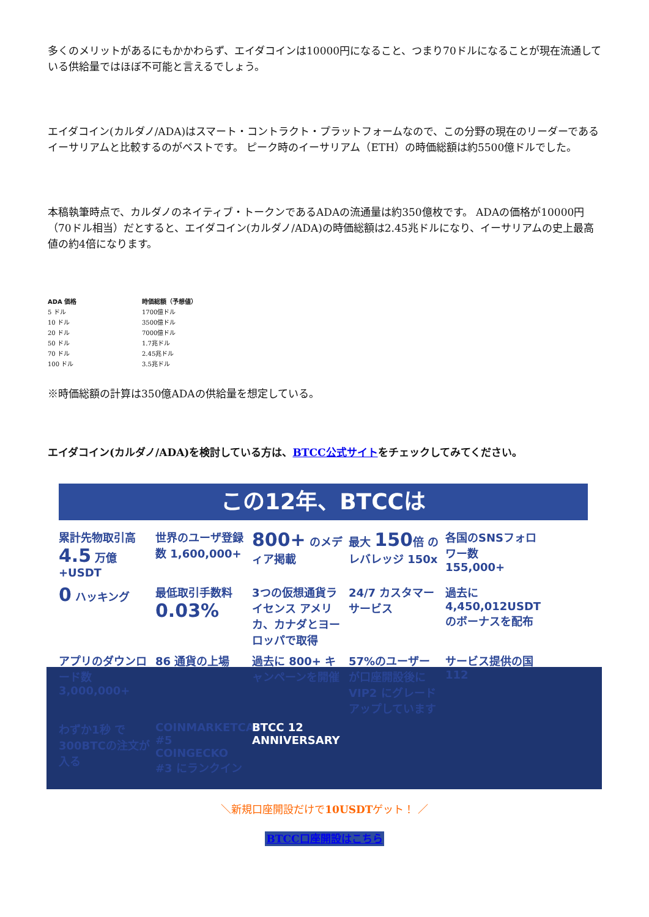多くのメリットがあるにもかかわらず、エイダコインは10000円になること、つまり70ドルになることが現在流通している供給量ではほぼ不可能と言えるでしょう。
エイダコイン(カルダノ/ADA)はスマート・コントラクト・プラットフォームなので、この分野の現在のリーダーであるイーサリアムと比較するのがベストです。 ピーク時のイーサリアム（ETH）の時価総額は約5500億ドルでした。
本稿執筆時点で、カルダノのネイティブ・トークンであるADAの流通量は約350億枚です。 ADAの価格が10000円（70ドル相当）だとすると、エイダコイン(カルダノ/ADA)の時価総額は2.45兆ドルになり、イーサリアムの史上最高値の約4倍になります。
| ADA 価格 | 時価総額（予想値） |
| --- | --- |
| 5 ドル | 1700億ドル |
| 10 ドル | 3500億ドル |
| 20 ドル | 7000億ドル |
| 50 ドル | 1.7兆ドル |
| 70 ドル | 2.45兆ドル |
| 100 ドル | 3.5兆ドル |
※時価総額の計算は350億ADAの供給量を想定している。
エイダコイン(カルダノ/ADA)を検討している方は、BTCC公式サイトをチェックしてみてください。
この12年、BTCCは
累計先物取引高 4.5 万億+USDT
世界のユーザ登録数 1,600,000+
800+ のメディア掲載
最大 150倍 のレバレッジ 150x
各国のSNSフォロワー数 155,000+
0 ハッキング
最低取引手数料 0.03%
3つの仮想通貨ライセンス アメリカ、カナダとヨーロッパで取得
24/7 カスタマーサービス
過去に 4,450,012USDT のボーナスを配布
アプリのダウンロード数 3,000,000+
86 通貨の上場
過去に 800+ キャンペーンを開催
57%のユーザーが口座開設後に VIP2 にグレードアップしています
サービス提供の国 112
わずか1秒 で300BTCの注文が入る
COINMARKETCAP #5 COINGECKO #3 にランクイン
BTCC 12 ANNIVERSARY
＼新規口座開設だけで10USDTゲット！ ／
BTCC口座開設はこちら